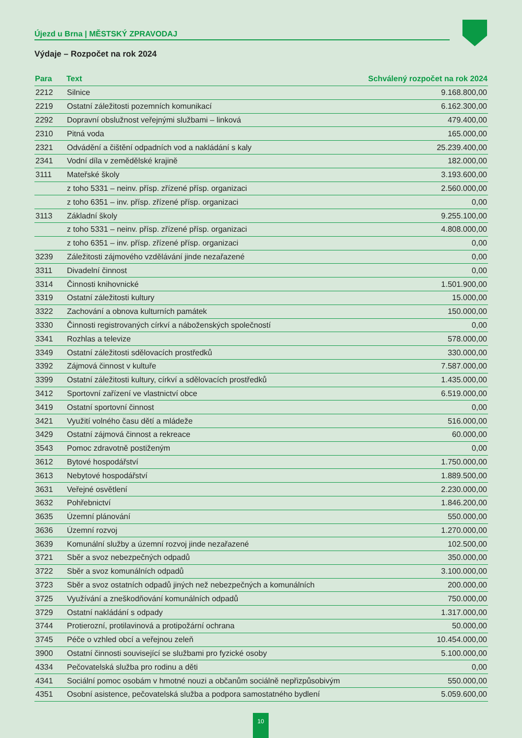Újezd u Brna | MĚSTSKÝ ZPRAVODAJ
Výdaje – Rozpočet na rok 2024
| Para | Text | Schválený rozpočet na rok 2024 |
| --- | --- | --- |
| 2212 | Silnice | 9.168.800,00 |
| 2219 | Ostatní záležitosti pozemních komunikací | 6.162.300,00 |
| 2292 | Dopravní obslužnost veřejnými službami – linková | 479.400,00 |
| 2310 | Pitná voda | 165.000,00 |
| 2321 | Odvádění a čištění odpadních vod a nakládání s kaly | 25.239.400,00 |
| 2341 | Vodní díla v zemědělské krajině | 182.000,00 |
| 3111 | Mateřské školy | 3.193.600,00 |
| | z toho 5331 – neinv. přísp. zřízené přísp. organizaci | 2.560.000,00 |
| | z toho 6351 – inv. přísp. zřízené přísp. organizaci | 0,00 |
| 3113 | Základní školy | 9.255.100,00 |
| | z toho 5331 – neinv. přísp. zřízené přísp. organizaci | 4.808.000,00 |
| | z toho 6351 – inv. přísp. zřízené přísp. organizaci | 0,00 |
| 3239 | Záležitosti zájmového vzdělávání jinde nezařazené | 0,00 |
| 3311 | Divadelní činnost | 0,00 |
| 3314 | Činnosti knihovnické | 1.501.900,00 |
| 3319 | Ostatní záležitosti kultury | 15.000,00 |
| 3322 | Zachování a obnova kulturních památek | 150.000,00 |
| 3330 | Činnosti registrovaných církví a náboženských společností | 0,00 |
| 3341 | Rozhlas a televize | 578.000,00 |
| 3349 | Ostatní záležitosti sdělovacích prostředků | 330.000,00 |
| 3392 | Zájmová činnost v kultuře | 7.587.000,00 |
| 3399 | Ostatní záležitosti kultury, církví a sdělovacích prostředků | 1.435.000,00 |
| 3412 | Sportovní zařízení ve vlastnictví obce | 6.519.000,00 |
| 3419 | Ostatní sportovní činnost | 0,00 |
| 3421 | Využití volného času dětí a mládeže | 516.000,00 |
| 3429 | Ostatní zájmová činnost a rekreace | 60.000,00 |
| 3543 | Pomoc zdravotně postiženým | 0,00 |
| 3612 | Bytové hospodářství | 1.750.000,00 |
| 3613 | Nebytové hospodářství | 1.889.500,00 |
| 3631 | Veřejné osvětlení | 2.230.000,00 |
| 3632 | Pohřebnictví | 1.846.200,00 |
| 3635 | Územní plánování | 550.000,00 |
| 3636 | Územní rozvoj | 1.270.000,00 |
| 3639 | Komunální služby a územní rozvoj jinde nezařazené | 102.500,00 |
| 3721 | Sběr a svoz nebezpečných odpadů | 350.000,00 |
| 3722 | Sběr a svoz komunálních odpadů | 3.100.000,00 |
| 3723 | Sběr a svoz ostatních odpadů jiných než nebezpečných a komunálních | 200.000,00 |
| 3725 | Využívání a zneškodňování komunálních odpadů | 750.000,00 |
| 3729 | Ostatní nakládání s odpady | 1.317.000,00 |
| 3744 | Protierozní, protilavinová a protipožární ochrana | 50.000,00 |
| 3745 | Péče o vzhled obcí a veřejnou zeleň | 10.454.000,00 |
| 3900 | Ostatní činnosti související se službami pro fyzické osoby | 5.100.000,00 |
| 4334 | Pečovatelská služba pro rodinu a děti | 0,00 |
| 4341 | Sociální pomoc osobám v hmotné nouzi a občanům sociálně nepřizpůsobivým | 550.000,00 |
| 4351 | Osobní asistence, pečovatelská služba a podpora samostatného bydlení | 5.059.600,00 |
10